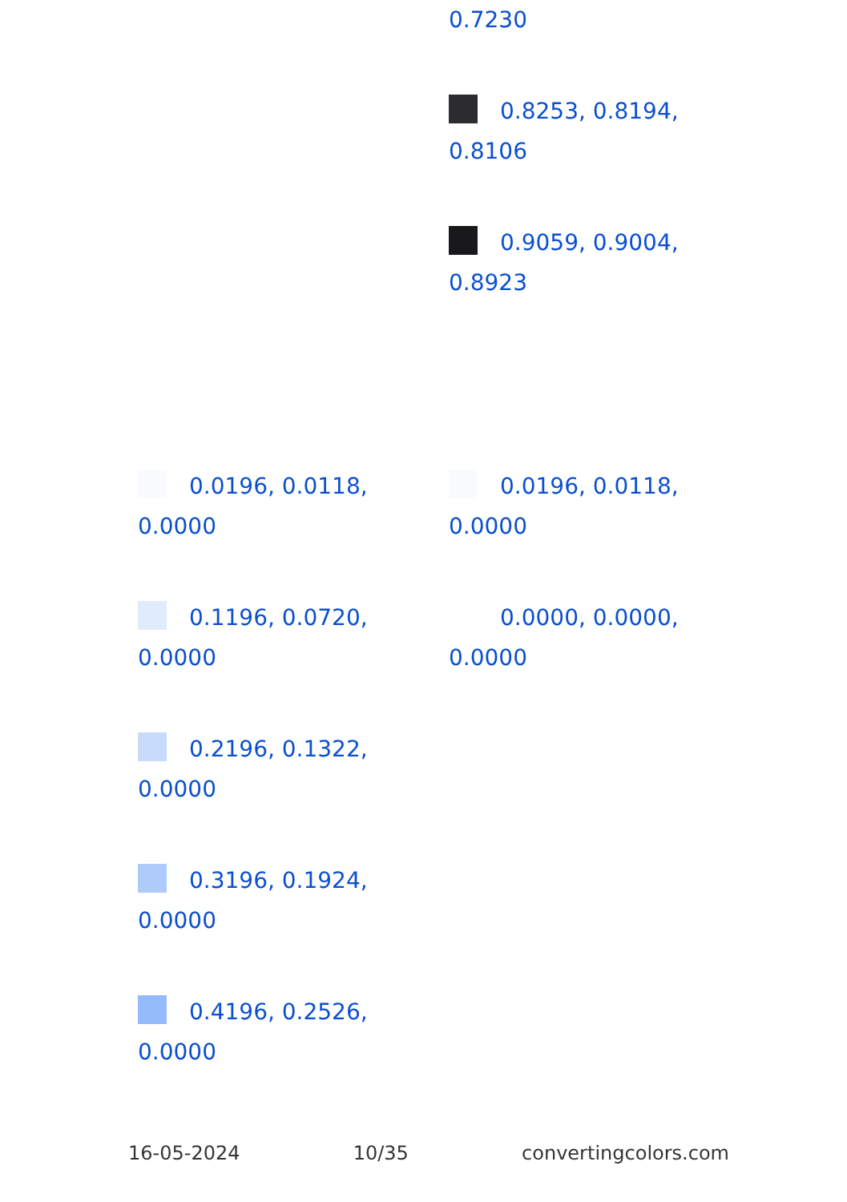0.7230
0.8253, 0.8194, 0.8106
0.9059, 0.9004, 0.8923
0.0196, 0.0118, 0.0000
0.0196, 0.0118, 0.0000
0.1196, 0.0720, 0.0000
0.0000, 0.0000, 0.0000
0.2196, 0.1322, 0.0000
0.3196, 0.1924, 0.0000
0.4196, 0.2526, 0.0000
16-05-2024 10/35 convertingcolors.com